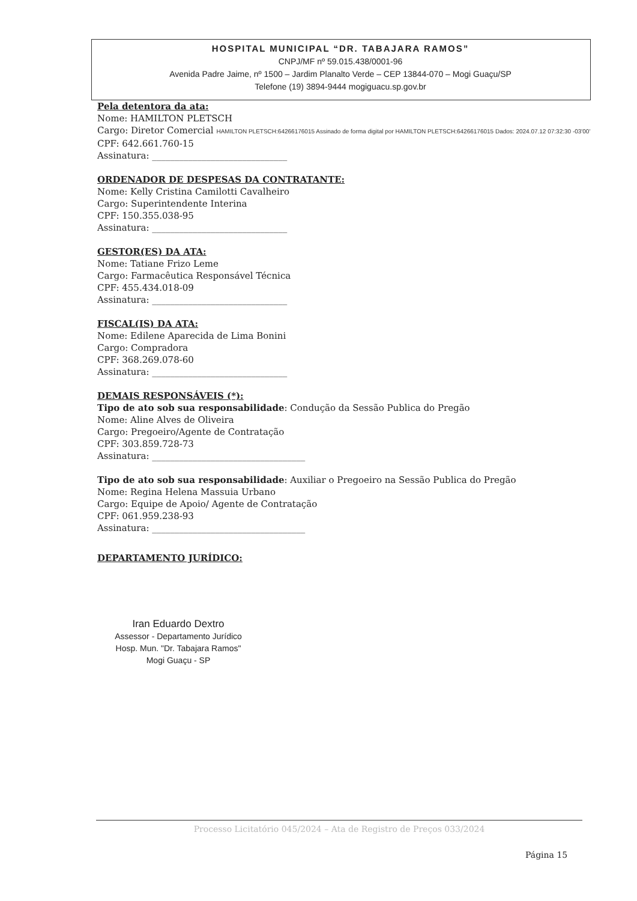HOSPITAL MUNICIPAL “DR. TABAJARA RAMOS”
CNPJ/MF nº 59.015.438/0001-96
Avenida Padre Jaime, nº 1500 – Jardim Planalto Verde – CEP 13844-070 – Mogi Guaçu/SP
Telefone (19) 3894-9444 mogiguacu.sp.gov.br
Pela detentora da ata:
Nome: HAMILTON PLETSCH
Cargo: Diretor Comercial HAMILTON PLETSCH:64266176015 Assinado de forma digital por HAMILTON PLETSCH:64266176015 Dados: 2024.07.12 07:32:30 -03'00'
CPF: 642.661.760-15
Assinatura: ______________________________
ORDENADOR DE DESPESAS DA CONTRATANTE:
Nome: Kelly Cristina Camilotti Cavalheiro
Cargo: Superintendente Interina
CPF: 150.355.038-95
Assinatura: ______________________________
GESTOR(ES) DA ATA:
Nome: Tatiane Frizo Leme
Cargo: Farmacêutica Responsável Técnica
CPF: 455.434.018-09
Assinatura: ______________________________
FISCAL(IS) DA ATA:
Nome: Edilene Aparecida de Lima Bonini
Cargo: Compradora
CPF: 368.269.078-60
Assinatura: ______________________________
DEMAIS RESPONSÁVEIS (*):
Tipo de ato sob sua responsabilidade: Condução da Sessão Publica do Pregão
Nome: Aline Alves de Oliveira
Cargo: Pregoeiro/Agente de Contratação
CPF: 303.859.728-73
Assinatura: __________________________________
Tipo de ato sob sua responsabilidade: Auxiliar o Pregoeiro na Sessão Publica do Pregão
Nome: Regina Helena Massuia Urbano
Cargo: Equipe de Apoio/ Agente de Contratação
CPF: 061.959.238-93
Assinatura: __________________________________
DEPARTAMENTO JURÍDICO:
Iran Eduardo Dextro
Assessor - Departamento Jurídico
Hosp. Mun. "Dr. Tabajara Ramos"
Mogi Guaçu - SP
Processo Licitatório 045/2024 – Ata de Registro de Preços 033/2024
Página 15